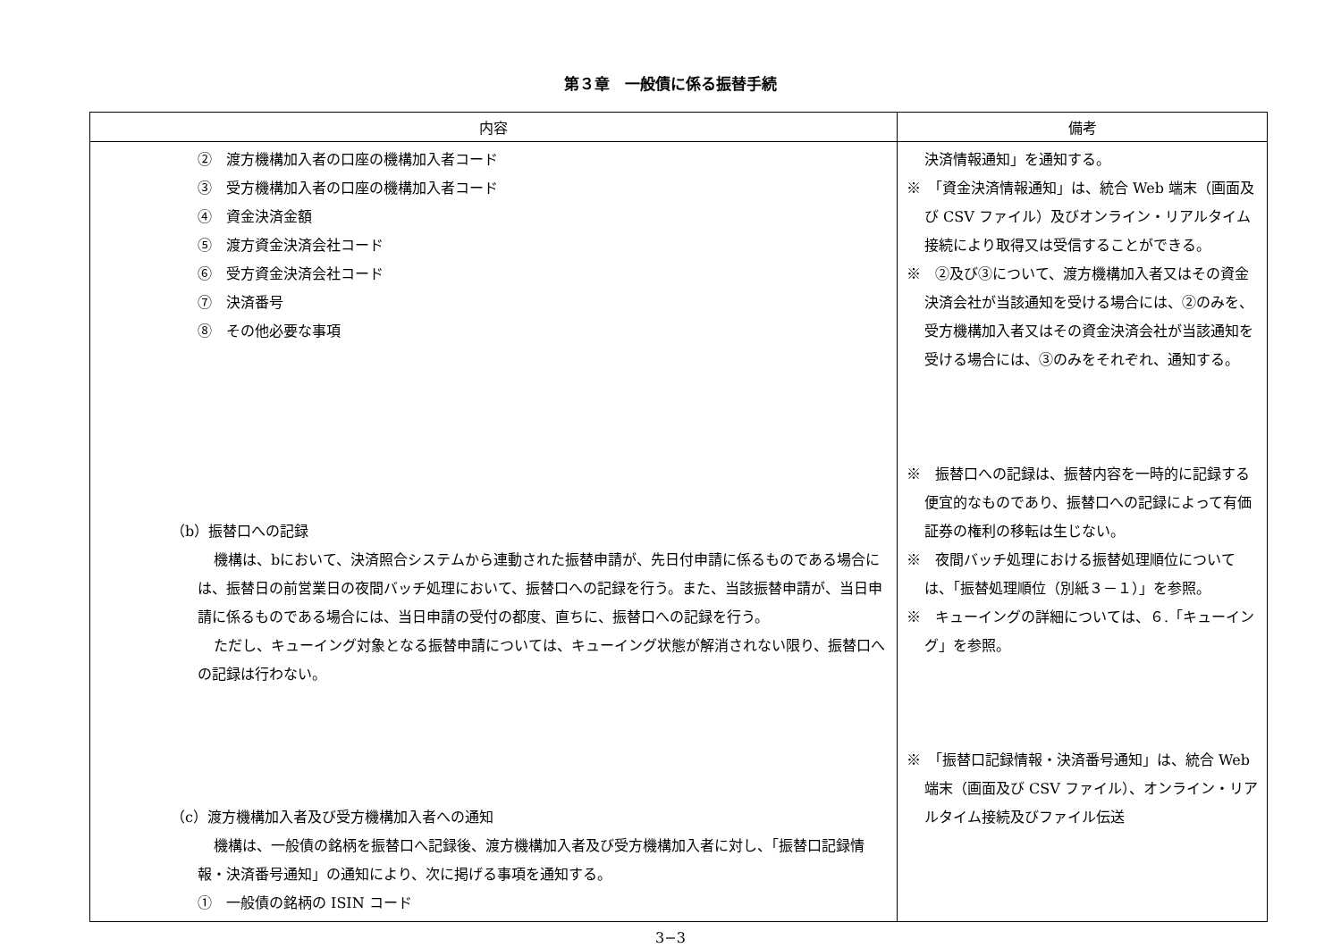第３章　一般債に係る振替手続
| 内容 | 備考 |
| --- | --- |
| ② 渡方機構加入者の口座の機構加入者コード ③ 受方機構加入者の口座の機構加入者コード ④ 資金決済金額 ⑤ 渡方資金決済会社コード ⑥ 受方資金決済会社コード ⑦ 決済番号 ⑧ その他必要な事項 （b）振替口への記録 機構は、bにおいて、決済照合システムから連動された振替申請が、先日付申請に係るものである場合には、振替日の前営業日の夜間バッチ処理において、振替口への記録を行う。また、当該振替申請が、当日申請に係るものである場合には、当日申請の受付の都度、直ちに、振替口への記録を行う。 ただし、キューイング対象となる振替申請については、キューイング状態が解消されない限り、振替口への記録は行わない。 （c）渡方機構加入者及び受方機構加入者への通知 機構は、一般債の銘柄を振替口へ記録後、渡方機構加入者及び受方機構加入者に対し、「振替口記録情報・決済番号通知」の通知により、次に掲げる事項を通知する。 ① 一般債の銘柄の ISIN コード | 決済情報通知」を通知する。 ※ 「資金決済情報通知」は、統合 Web 端末（画面及び CSV ファイル）及びオンライン・リアルタイム接続により取得又は受信することができる。 ※ ②及び③について、渡方機構加入者又はその資金決済会社が当該通知を受ける場合には、②のみを、受方機構加入者又はその資金決済会社が当該通知を受ける場合には、③のみをそれぞれ、通知する。 ※ 振替口への記録は、振替内容を一時的に記録する便宜的なものであり、振替口への記録によって有価証券の権利の移転は生じない。 ※ 夜間バッチ処理における振替処理順位については、「振替処理順位（別紙３－１）」を参照。 ※ キューイングの詳細については、６.「キューイング」を参照。 ※ 「振替口記録情報・決済番号通知」は、統合 Web 端末（画面及び CSV ファイル）、オンライン・リアルタイム接続及びファイル伝送 |
3−3